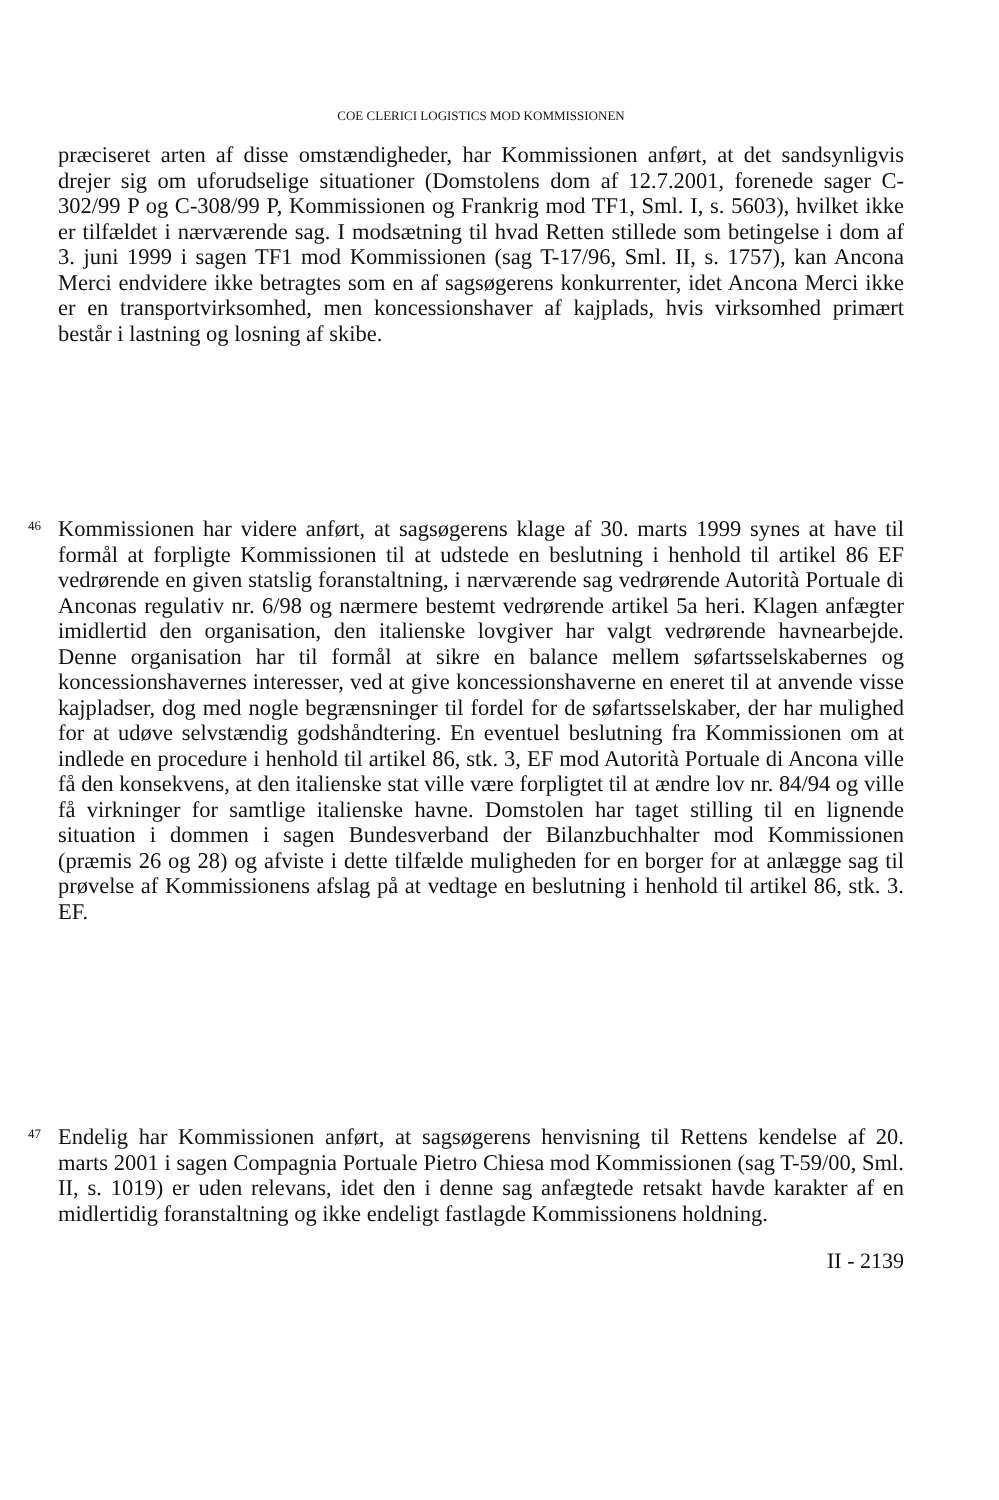COE CLERICI LOGISTICS MOD KOMMISSIONEN
præciseret arten af disse omstændigheder, har Kommissionen anført, at det sandsynligvis drejer sig om uforudselige situationer (Domstolens dom af 12.7.2001, forenede sager C-302/99 P og C-308/99 P, Kommissionen og Frankrig mod TF1, Sml. I, s. 5603), hvilket ikke er tilfældet i nærværende sag. I modsætning til hvad Retten stillede som betingelse i dom af 3. juni 1999 i sagen TF1 mod Kommissionen (sag T-17/96, Sml. II, s. 1757), kan Ancona Merci endvidere ikke betragtes som en af sagsøgerens konkurrenter, idet Ancona Merci ikke er en transportvirksomhed, men koncessionshaver af kajplads, hvis virksomhed primært består i lastning og losning af skibe.
46
Kommissionen har videre anført, at sagsøgerens klage af 30. marts 1999 synes at have til formål at forpligte Kommissionen til at udstede en beslutning i henhold til artikel 86 EF vedrørende en given statslig foranstaltning, i nærværende sag vedrørende Autorità Portuale di Anconas regulativ nr. 6/98 og nærmere bestemt vedrørende artikel 5a heri. Klagen anfægter imidlertid den organisation, den italienske lovgiver har valgt vedrørende havnearbejde. Denne organisation har til formål at sikre en balance mellem søfartsselskabernes og koncessionshavernes interesser, ved at give koncessionshaverne en eneret til at anvende visse kajpladser, dog med nogle begrænsninger til fordel for de søfartsselskaber, der har mulighed for at udøve selvstændig godshåndtering. En eventuel beslutning fra Kommissionen om at indlede en procedure i henhold til artikel 86, stk. 3, EF mod Autorità Portuale di Ancona ville få den konsekvens, at den italienske stat ville være forpligtet til at ændre lov nr. 84/94 og ville få virkninger for samtlige italienske havne. Domstolen har taget stilling til en lignende situation i dommen i sagen Bundesverband der Bilanzbuchhalter mod Kommissionen (præmis 26 og 28) og afviste i dette tilfælde muligheden for en borger for at anlægge sag til prøvelse af Kommissionens afslag på at vedtage en beslutning i henhold til artikel 86, stk. 3. EF.
47
Endelig har Kommissionen anført, at sagsøgerens henvisning til Rettens kendelse af 20. marts 2001 i sagen Compagnia Portuale Pietro Chiesa mod Kommissionen (sag T-59/00, Sml. II, s. 1019) er uden relevans, idet den i denne sag anfægtede retsakt havde karakter af en midlertidig foranstaltning og ikke endeligt fastlagde Kommissionens holdning.
II - 2139